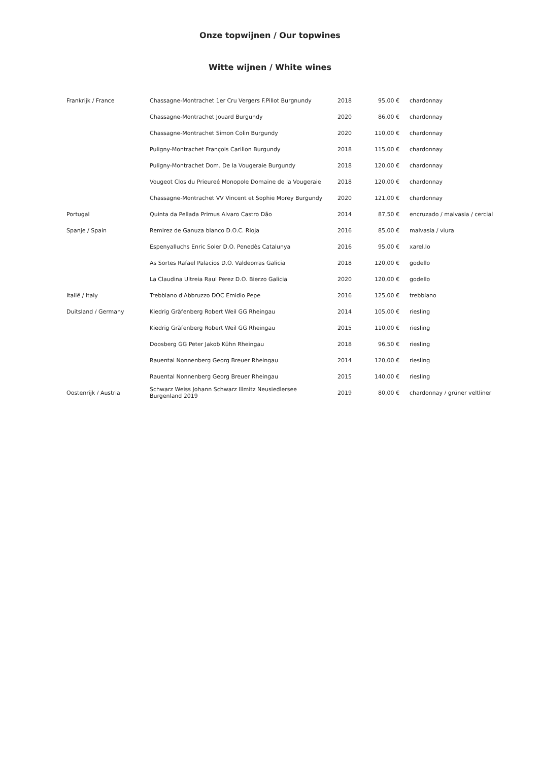Onze topwijnen / Our topwines
Witte wijnen / White wines
| Frankrijk / France | Chassagne-Montrachet 1er Cru Vergers F.Pillot Burgnundy | 2018 | 95,00 € | chardonnay |
| | Chassagne-Montrachet Jouard Burgundy | 2020 | 86,00 € | chardonnay |
| | Chassagne-Montrachet Simon Colin Burgundy | 2020 | 110,00 € | chardonnay |
| | Puligny-Montrachet François Carillon Burgundy | 2018 | 115,00 € | chardonnay |
| | Puligny-Montrachet Dom. De la Vougeraie Burgundy | 2018 | 120,00 € | chardonnay |
| | Vougeot Clos du Prieureé Monopole Domaine de la Vougeraie | 2018 | 120,00 € | chardonnay |
| | Chassagne-Montrachet VV Vincent et Sophie Morey Burgundy | 2020 | 121,00 € | chardonnay |
| Portugal | Quinta da Pellada Primus Alvaro Castro Dão | 2014 | 87,50 € | encruzado / malvasia / cercial |
| Spanje / Spain | Remirez de Ganuza blanco D.O.C. Rioja | 2016 | 85,00 € | malvasia / viura |
| | Espenyalluchs Enric Soler D.O. Penedès Catalunya | 2016 | 95,00 € | xarel.lo |
| | As Sortes Rafael Palacios D.O. Valdeorras Galicia | 2018 | 120,00 € | godello |
| | La Claudina Ultreia Raul Perez D.O. Bierzo Galicia | 2020 | 120,00 € | godello |
| Italië / Italy | Trebbiano d'Abbruzzo DOC Emidio Pepe | 2016 | 125,00 € | trebbiano |
| Duitsland / Germany | Kiedrig Gräfenberg Robert Weil GG Rheingau | 2014 | 105,00 € | riesling |
| | Kiedrig Gräfenberg Robert Weil GG Rheingau | 2015 | 110,00 € | riesling |
| | Doosberg GG Peter Jakob Kühn Rheingau | 2018 | 96,50 € | riesling |
| | Rauental Nonnenberg Georg Breuer Rheingau | 2014 | 120,00 € | riesling |
| | Rauental Nonnenberg Georg Breuer Rheingau | 2015 | 140,00 € | riesling |
| Oostenrijk / Austria | Schwarz Weiss Johann Schwarz Illmitz Neusiedlersee Burgenland 2019 | 2019 | 80,00 € | chardonnay / grüner veltliner |